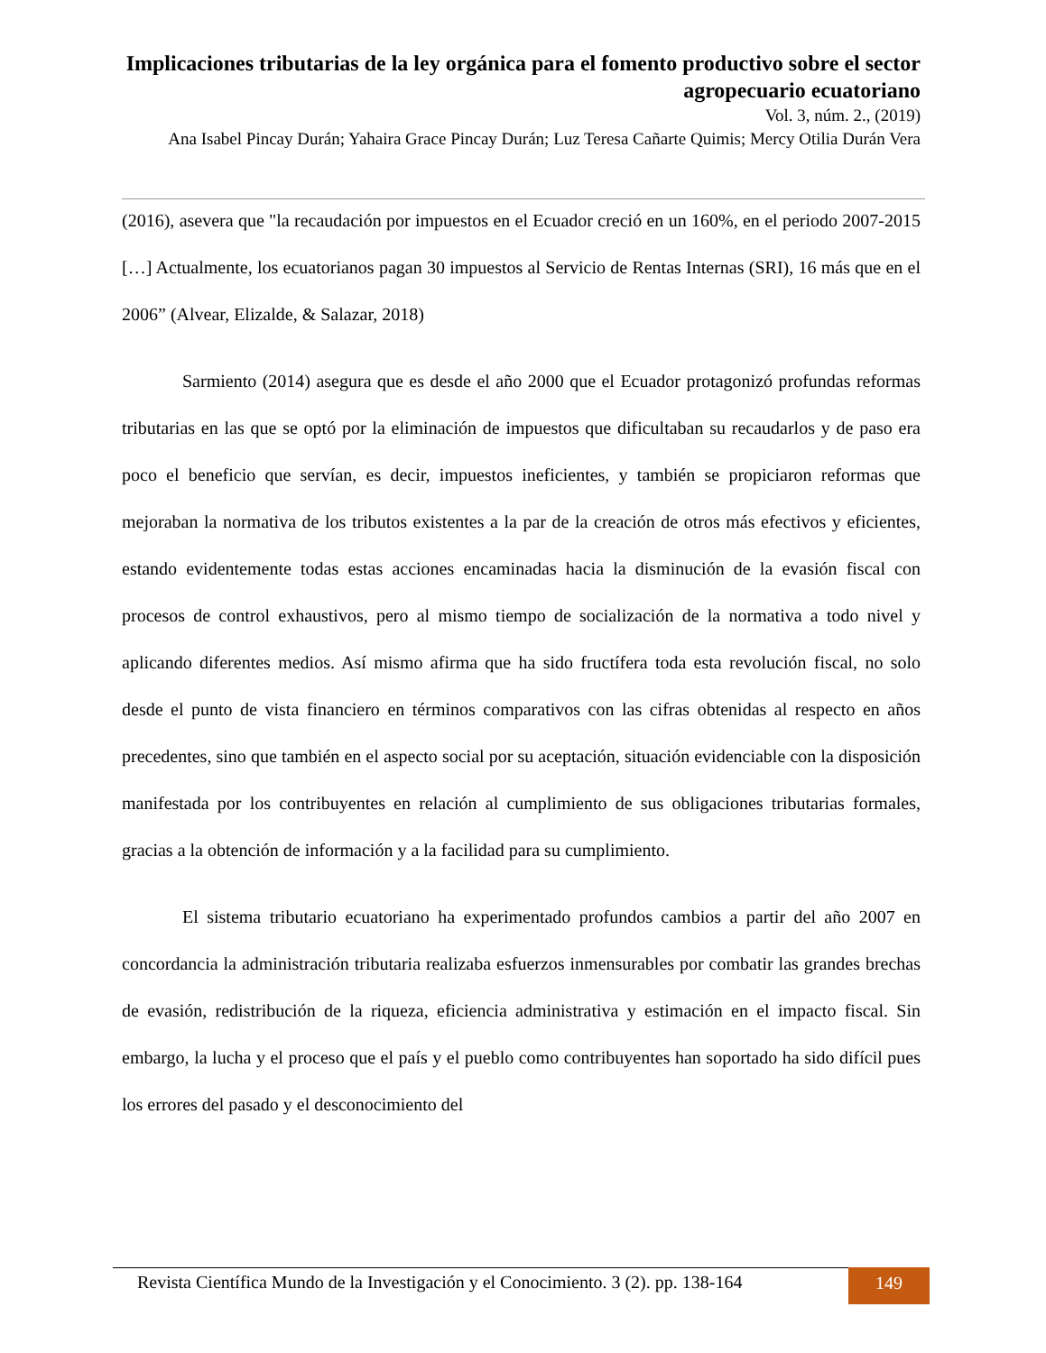Implicaciones tributarias de la ley orgánica para el fomento productivo sobre el sector agropecuario ecuatoriano
Vol. 3, núm. 2., (2019)
Ana Isabel Pincay Durán; Yahaira Grace Pincay Durán; Luz Teresa Cañarte Quimis; Mercy Otilia Durán Vera
(2016), asevera que "la recaudación por impuestos en el Ecuador creció en un 160%, en el periodo 2007-2015 […] Actualmente, los ecuatorianos pagan 30 impuestos al Servicio de Rentas Internas (SRI), 16 más que en el 2006” (Alvear, Elizalde, & Salazar, 2018)
Sarmiento (2014) asegura que es desde el año 2000 que el Ecuador protagonizó profundas reformas tributarias en las que se optó por la eliminación de impuestos que dificultaban su recaudarlos y de paso era poco el beneficio que servían, es decir, impuestos ineficientes, y también se propiciaron reformas que mejoraban la normativa de los tributos existentes a la par de la creación de otros más efectivos y eficientes, estando evidentemente todas estas acciones encaminadas hacia la disminución de la evasión fiscal con procesos de control exhaustivos, pero al mismo tiempo de socialización de la normativa a todo nivel y aplicando diferentes medios. Así mismo afirma que ha sido fructífera toda esta revolución fiscal, no solo desde el punto de vista financiero en términos comparativos con las cifras obtenidas al respecto en años precedentes, sino que también en el aspecto social por su aceptación, situación evidenciable con la disposición manifestada por los contribuyentes en relación al cumplimiento de sus obligaciones tributarias formales, gracias a la obtención de información y a la facilidad para su cumplimiento.
El sistema tributario ecuatoriano ha experimentado profundos cambios a partir del año 2007 en concordancia la administración tributaria realizaba esfuerzos inmensurables por combatir las grandes brechas de evasión, redistribución de la riqueza, eficiencia administrativa y estimación en el impacto fiscal. Sin embargo, la lucha y el proceso que el país y el pueblo como contribuyentes han soportado ha sido difícil pues los errores del pasado y el desconocimiento del
Revista Científica Mundo de la Investigación y el Conocimiento. 3 (2). pp. 138-164
149